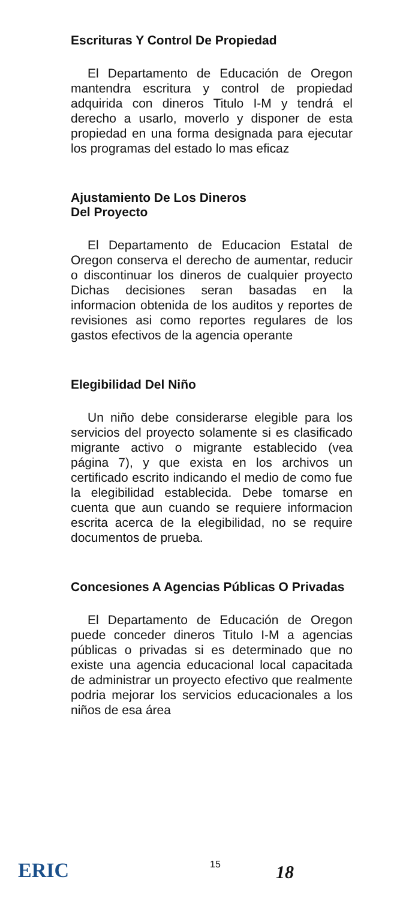Escrituras Y Control De Propiedad
El Departamento de Educación de Oregon mantendra escritura y control de propiedad adquirida con dineros Titulo I-M y tendrá el derecho a usarlo, moverlo y disponer de esta propiedad en una forma designada para ejecutar los programas del estado lo mas eficaz
Ajustamiento De Los Dineros
Del Proyecto
El Departamento de Educacion Estatal de Oregon conserva el derecho de aumentar, reducir o discontinuar los dineros de cualquier proyecto Dichas decisiones seran basadas en la informacion obtenida de los auditos y reportes de revisiones asi como reportes regulares de los gastos efectivos de la agencia operante
Elegibilidad Del Niño
Un niño debe considerarse elegible para los servicios del proyecto solamente si es clasificado migrante activo o migrante establecido (vea página 7), y que exista en los archivos un certificado escrito indicando el medio de como fue la elegibilidad establecida. Debe tomarse en cuenta que aun cuando se requiere informacion escrita acerca de la elegibilidad, no se require documentos de prueba.
Concesiones A Agencias Públicas O Privadas
El Departamento de Educación de Oregon puede conceder dineros Titulo I-M a agencias públicas o privadas si es determinado que no existe una agencia educacional local capacitada de administrar un proyecto efectivo que realmente podria mejorar los servicios educacionales a los niños de esa área
ERIC 15 18